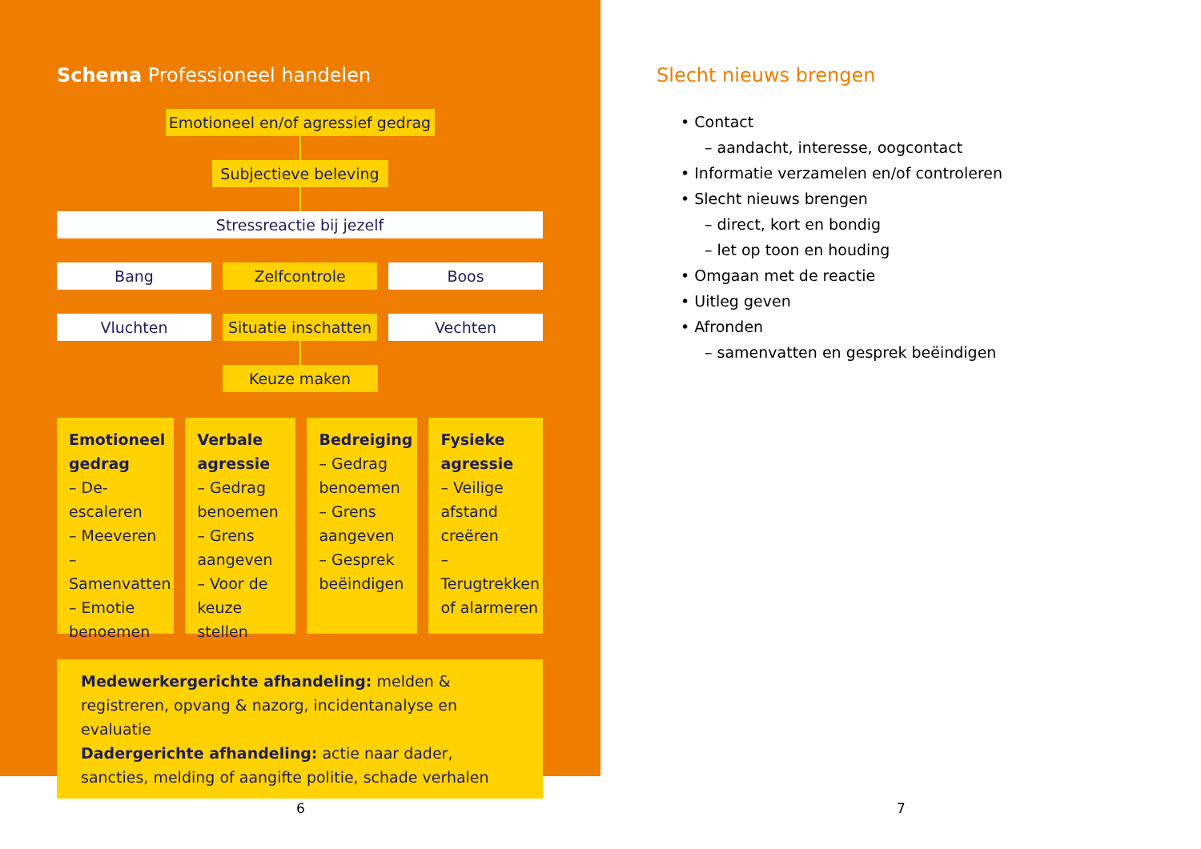Schema Professioneel handelen
Emotioneel en/of agressief gedrag
Subjectieve beleving
Stressreactie bij jezelf
Bang Zelfcontrole Boos
Vluchten Situatie inschatten Vechten
Keuze maken
Emotioneel gedrag
– De-escaleren
– Meeveren
– Samenvatten
– Emotie benoemen
Verbale agressie
– Gedrag benoemen
– Grens aangeven
– Voor de keuze stellen
Bedreiging
– Gedrag benoemen
– Grens aangeven
– Gesprek beëindigen
Fysieke agressie
– Veilige afstand creëren
– Terugtrekken of alarmeren
Medewerkergerichte afhandeling: melden & registreren, opvang & nazorg, incidentanalyse en evaluatie
Dadergerichte afhandeling: actie naar dader, sancties, melding of aangifte politie, schade verhalen
Slecht nieuws brengen
• Contact
– aandacht, interesse, oogcontact
• Informatie verzamelen en/of controleren
• Slecht nieuws brengen
– direct, kort en bondig
– let op toon en houding
• Omgaan met de reactie
• Uitleg geven
• Afronden
– samenvatten en gesprek beëindigen
6 7